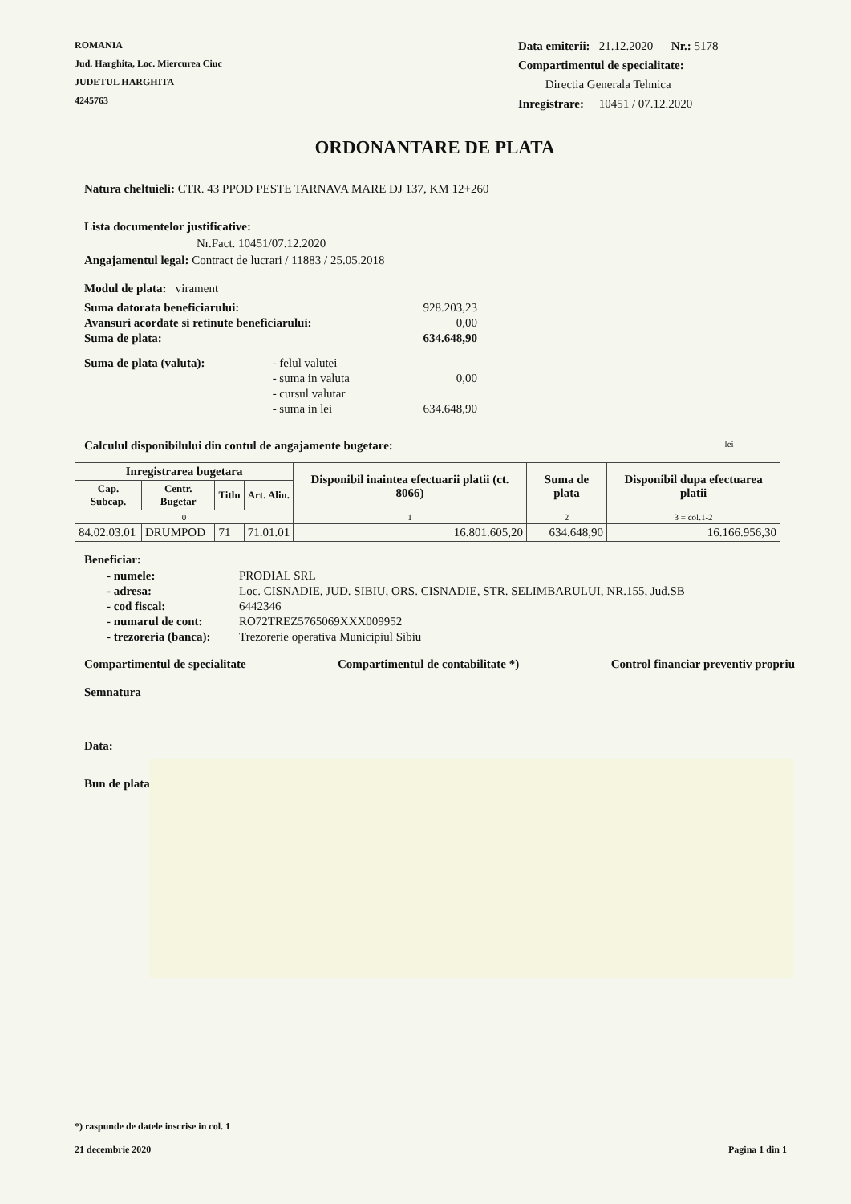ROMANIA
Jud. Harghita, Loc. Miercurea Ciuc
JUDETUL HARGHITA
4245763
Data emiterii: 21.12.2020 Nr.: 5178
Compartimentul de specialitate:
Directia Generala Tehnica
Inregistrare: 10451 / 07.12.2020
ORDONANTARE DE PLATA
Natura cheltuieli: CTR. 43 PPOD PESTE TARNAVA MARE DJ 137, KM 12+260
Lista documentelor justificative:
Nr.Fact. 10451/07.12.2020
Angajamentul legal: Contract de lucrari / 11883 / 25.05.2018
Modul de plata: virament
| Suma datorata beneficiarului: | 928.203,23 |
| Avansuri acordate si retinute beneficiarului: | 0,00 |
| Suma de plata: | 634.648,90 |
| Suma de plata (valuta): | - felul valutei | |
| | - suma in valuta | 0,00 |
| | - cursul valutar | |
| | - suma in lei | 634.648,90 |
Calculul disponibilului din contul de angajamente bugetare: - lei -
| Inregistrarea bugetara | | | | Disponibil inaintea efectuarii platii (ct. 8066) | Suma de plata | Disponibil dupa efectuarea platii |
| --- | --- | --- | --- | --- | --- | --- |
| Cap. Subcap. | Centr. Bugetar | Titlu | Art. Alin. | | | |
| 0 | | | | 1 | 2 | 3 = col.1-2 |
| 84.02.03.01 | DRUMPOD | 71 | 71.01.01 | 16.801.605,20 | 634.648,90 | 16.166.956,30 |
Beneficiar:
| - numele: | PRODIAL SRL |
| - adresa: | Loc. CISNADIE, JUD. SIBIU, ORS. CISNADIE, STR. SELIMBARULUI, NR.155, Jud.SB |
| - cod fiscal: | 6442346 |
| - numarul de cont: | RO72TREZ5765069XXX009952 |
| - trezoreria (banca): | Trezorerie operativa Municipiul Sibiu |
Compartimentul de specialitate Compartimentul de contabilitate *) Control financiar preventiv propriu
Semnatura
Data:
Bun de plata
*) raspunde de datele inscrise in col. 1
21 decembrie 2020 Pagina 1 din 1